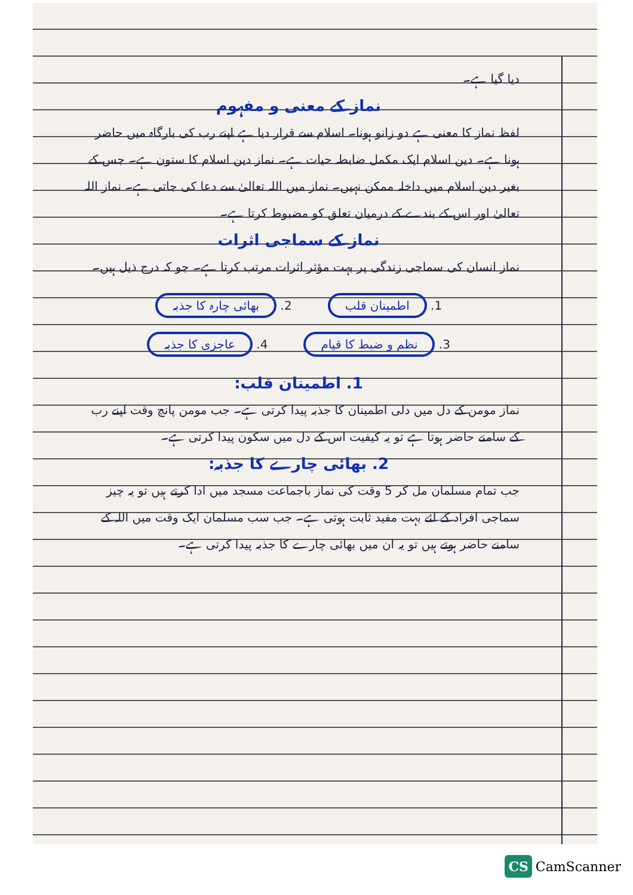دیا گیا ہے۔
نماز کے معنی و مفہوم
لفظ نماز کا معنی ہے دو زانو ہونا۔ اسلام سے قرار دیا ہے اپنے رب کی بارگاہ میں حاضر ہونا ہے۔ دین اسلام ایک مکمل ضابطہ حیات ہے۔ نماز دین اسلام کا ستون ہے۔ جس کے بغیر دین اسلام میں داخلہ ممکن نہیں۔ نماز میں اللہ تعالیٰ سے دعا کی جاتی ہے۔ نماز اللہ تعالیٰ اور اس کے بندے کے درمیان تعلق کو مضبوط کرتا ہے۔
نماز کے سماجی اثرات
نماز انسان کی سماجی زندگی پر بہت مؤثر اثرات مرتب کرتا ہے۔ جو کہ درج ذیل ہیں۔
1. اطمینان قلب 2. بھائی چارہ کا جذبہ 3. نظم و ضبط کا قیام 4. عاجزی کا جذبہ
1. اطمینان قلب:
نماز مومن کے دل میں دلی اطمینان کا جذبہ پیدا کرتی ہے۔ جب مومن پانچ وقت اپنے رب کے سامنے حاضر ہوتا ہے تو یہ کیفیت اس کے دل میں سکون پیدا کرتی ہے۔
2. بھائی چارے کا جذبہ:
جب تمام مسلمان مل کر 5 وقت کی نماز باجماعت مسجد میں ادا کرتے ہیں تو یہ چیز سماجی افراد کے لئے بہت مفید ثابت ہوتی ہے۔ جب سب مسلمان ایک وقت میں اللہ کے سامنے حاضر ہوتے ہیں تو یہ ان میں بھائی چارے کا جذبہ پیدا کرتی ہے۔
CS CamScanner